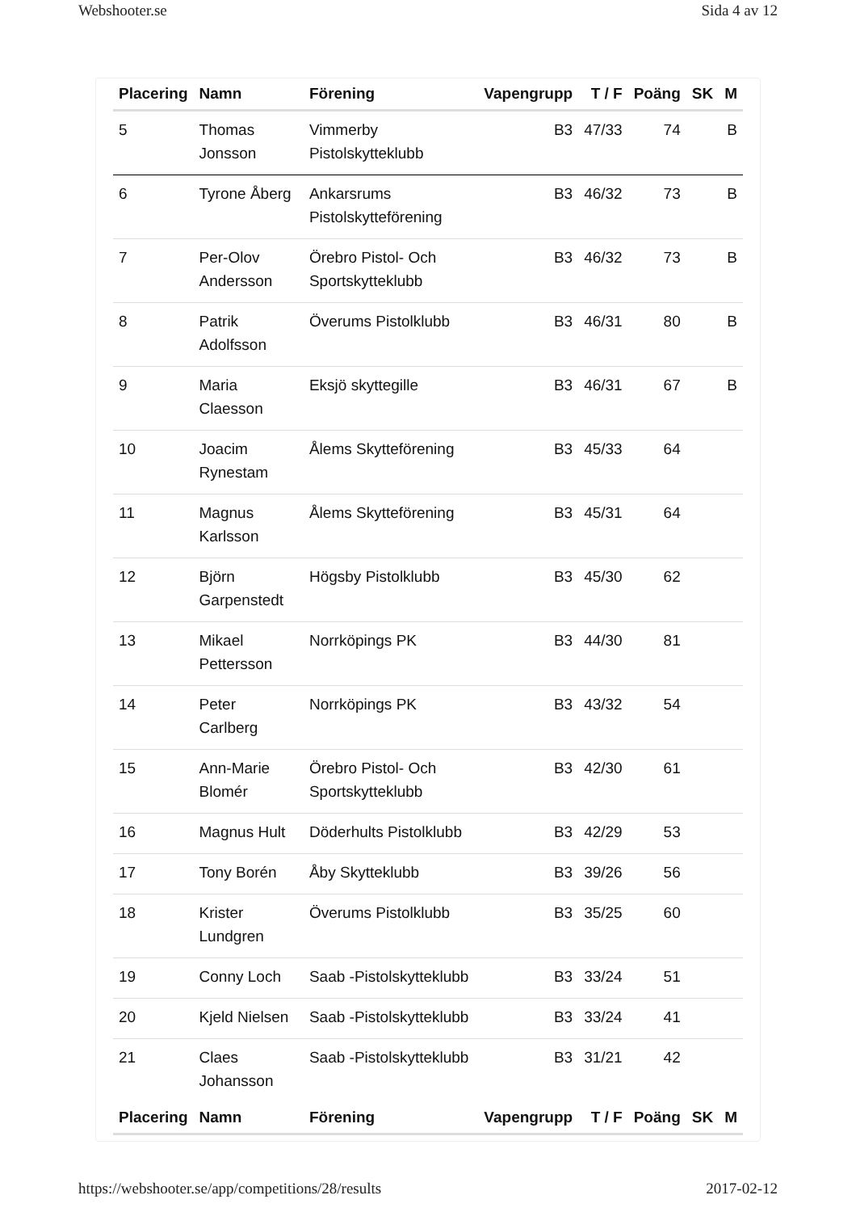Webshooter.se Sida 4 av 12
| Placering | Namn | Förening | Vapengrupp | T / F | Poäng | SK | M |
| --- | --- | --- | --- | --- | --- | --- | --- |
| 5 | Thomas Jonsson | Vimmerby Pistolskytteklubb | B3 | 47/33 | 74 | | B |
| 6 | Tyrone Åberg | Ankarsrums Pistolskytteförening | B3 | 46/32 | 73 | | B |
| 7 | Per-Olov Andersson | Örebro Pistol- Och Sportskytteklubb | B3 | 46/32 | 73 | | B |
| 8 | Patrik Adolfsson | Överums Pistolklubb | B3 | 46/31 | 80 | | B |
| 9 | Maria Claesson | Eksjö skyttegille | B3 | 46/31 | 67 | | B |
| 10 | Joacim Rynestam | Ålems Skytteförening | B3 | 45/33 | 64 | | |
| 11 | Magnus Karlsson | Ålems Skytteförening | B3 | 45/31 | 64 | | |
| 12 | Björn Garpenstedt | Högsby Pistolklubb | B3 | 45/30 | 62 | | |
| 13 | Mikael Pettersson | Norrköpings PK | B3 | 44/30 | 81 | | |
| 14 | Peter Carlberg | Norrköpings PK | B3 | 43/32 | 54 | | |
| 15 | Ann-Marie Blomér | Örebro Pistol- Och Sportskytteklubb | B3 | 42/30 | 61 | | |
| 16 | Magnus Hult | Döderhults Pistolklubb | B3 | 42/29 | 53 | | |
| 17 | Tony Borén | Åby Skytteklubb | B3 | 39/26 | 56 | | |
| 18 | Krister Lundgren | Överums Pistolklubb | B3 | 35/25 | 60 | | |
| 19 | Conny Loch | Saab -Pistolskytteklubb | B3 | 33/24 | 51 | | |
| 20 | Kjeld Nielsen | Saab -Pistolskytteklubb | B3 | 33/24 | 41 | | |
| 21 | Claes Johansson | Saab -Pistolskytteklubb | B3 | 31/21 | 42 | | |
| Placering | Namn | Förening | Vapengrupp | T / F | Poäng | SK | M |
https://webshooter.se/app/competitions/28/results 2017-02-12